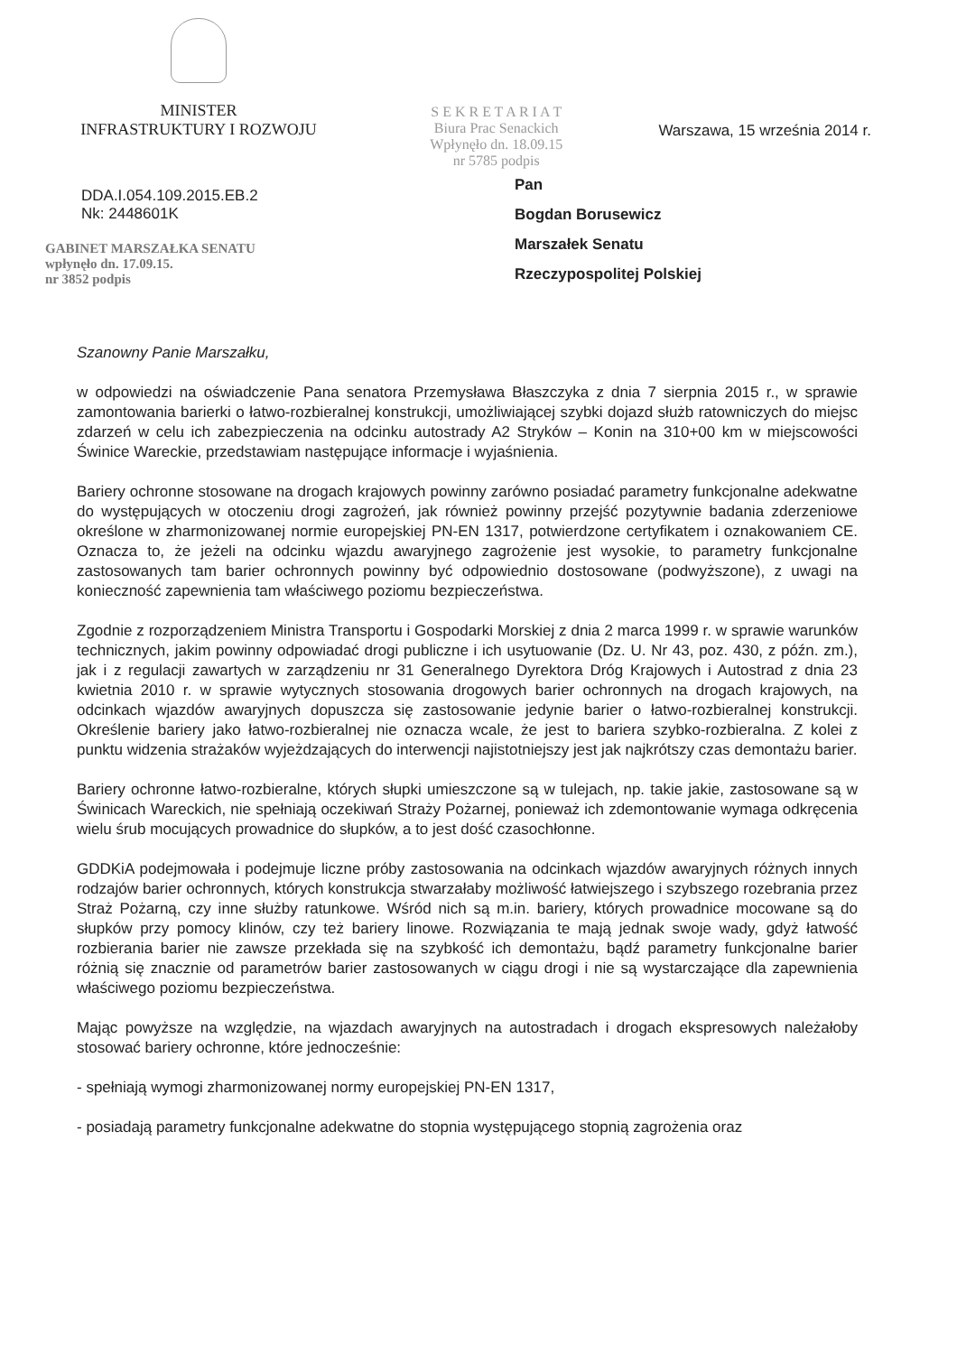MINISTER
INFRASTRUKTURY I ROZWOJU
S E K R E T A R I A T
Biura Prac Senackich
Wpłynęło dn. 18.09.15
nr 5785 podpis
Warszawa, 15 września 2014 r.
DDA.I.054.109.2015.EB.2
Nk: 2448601K
GABINET MARSZAŁKA SENATU
wpłynęło dn. 17.09.15.
nr 3852 podpis
Pan
Bogdan Borusewicz
Marszałek Senatu
Rzeczypospolitej Polskiej
Szanowny Panie Marszałku,
w odpowiedzi na oświadczenie Pana senatora Przemysława Błaszczyka z dnia 7 sierpnia 2015 r., w sprawie zamontowania barierki o łatwo-rozbieralnej konstrukcji, umożliwiającej szybki dojazd służb ratowniczych do miejsc zdarzeń w celu ich zabezpieczenia na odcinku autostrady A2 Stryków – Konin na 310+00 km w miejscowości Świnice Wareckie, przedstawiam następujące informacje i wyjaśnienia.
Bariery ochronne stosowane na drogach krajowych powinny zarówno posiadać parametry funkcjonalne adekwatne do występujących w otoczeniu drogi zagrożeń, jak również powinny przejść pozytywnie badania zderzeniowe określone w zharmonizowanej normie europejskiej PN-EN 1317, potwierdzone certyfikatem i oznakowaniem CE. Oznacza to, że jeżeli na odcinku wjazdu awaryjnego zagrożenie jest wysokie, to parametry funkcjonalne zastosowanych tam barier ochronnych powinny być odpowiednio dostosowane (podwyższone), z uwagi na konieczność zapewnienia tam właściwego poziomu bezpieczeństwa.
Zgodnie z rozporządzeniem Ministra Transportu i Gospodarki Morskiej z dnia 2 marca 1999 r. w sprawie warunków technicznych, jakim powinny odpowiadać drogi publiczne i ich usytuowanie (Dz. U. Nr 43, poz. 430, z późn. zm.), jak i z regulacji zawartych w zarządzeniu nr 31 Generalnego Dyrektora Dróg Krajowych i Autostrad z dnia 23 kwietnia 2010 r. w sprawie wytycznych stosowania drogowych barier ochronnych na drogach krajowych, na odcinkach wjazdów awaryjnych dopuszcza się zastosowanie jedynie barier o łatwo-rozbieralnej konstrukcji. Określenie bariery jako łatwo-rozbieralnej nie oznacza wcale, że jest to bariera szybko-rozbieralna. Z kolei z punktu widzenia strażaków wyjeżdzających do interwencji najistotniejszy jest jak najkrótszy czas demontażu barier.
Bariery ochronne łatwo-rozbieralne, których słupki umieszczone są w tulejach, np. takie jakie, zastosowane są w Świnicach Wareckich, nie spełniają oczekiwań Straży Pożarnej, ponieważ ich zdemontowanie wymaga odkręcenia wielu śrub mocujących prowadnice do słupków, a to jest dość czasochłonne.
GDDKiA podejmowała i podejmuje liczne próby zastosowania na odcinkach wjazdów awaryjnych różnych innych rodzajów barier ochronnych, których konstrukcja stwarzałaby możliwość łatwiejszego i szybszego rozebrania przez Straż Pożarną, czy inne służby ratunkowe. Wśród nich są m.in. bariery, których prowadnice mocowane są do słupków przy pomocy klinów, czy też bariery linowe. Rozwiązania te mają jednak swoje wady, gdyż łatwość rozbierania barier nie zawsze przekłada się na szybkość ich demontażu, bądź parametry funkcjonalne barier różnią się znacznie od parametrów barier zastosowanych w ciągu drogi i nie są wystarczające dla zapewnienia właściwego poziomu bezpieczeństwa.
Mając powyższe na względzie, na wjazdach awaryjnych na autostradach i drogach ekspresowych należałoby stosować bariery ochronne, które jednocześnie:
- spełniają wymogi zharmonizowanej normy europejskiej PN-EN 1317,
- posiadają parametry funkcjonalne adekwatne do stopnia występującego stopnią zagrożenia oraz